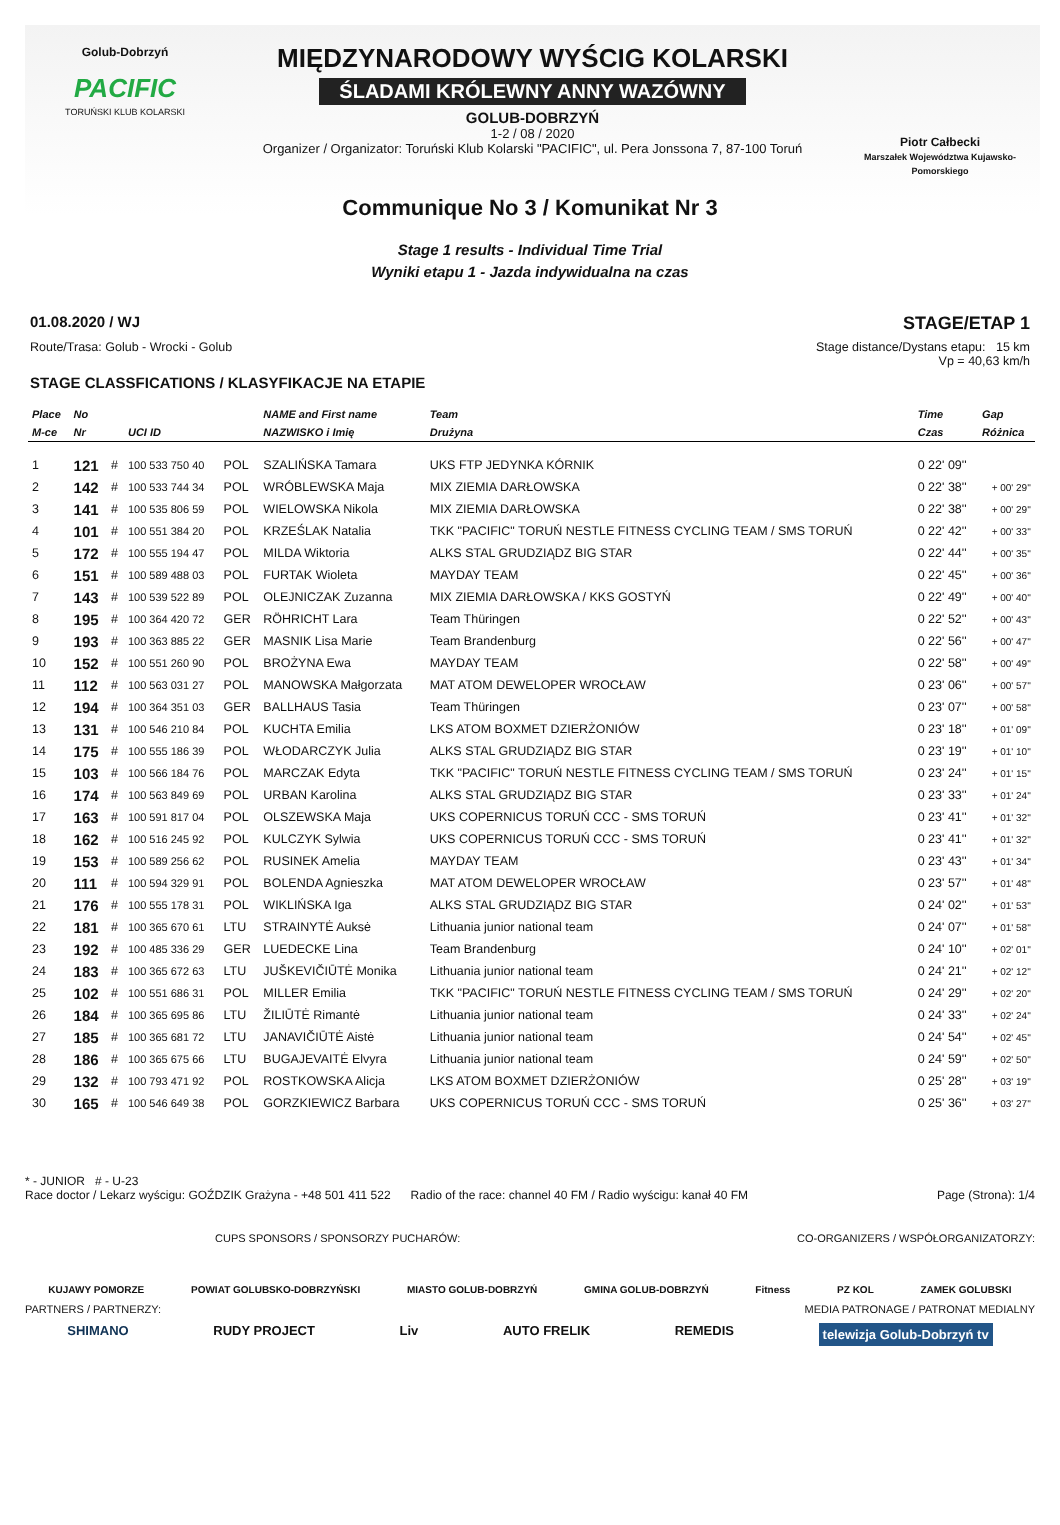Golub-Dobrzyń
PACIFIC
TORUŃSKI KLUB KOLARSKI
MIĘDZYNARODOWY WYŚCIG KOLARSKI
ŚLADAMI KRÓLEWNY ANNY WAZÓWNY
GOLUB-DOBRZYŃ
1-2 / 08 / 2020
Organizer / Organizator: Toruński Klub Kolarski "PACIFIC", ul. Pera Jonssona 7, 87-100 Toruń
Piotr Całbecki
Marszałek Województwa Kujawsko-Pomorskiego
Communique No 3 / Komunikat Nr 3
Stage 1 results - Individual Time Trial
Wyniki etapu 1 - Jazda indywidualna na czas
01.08.2020 / WJ STAGE/ETAP 1
Route/Trasa: Golub - Wrocki - Golub Stage distance/Dystans etapu: 15 km
Vp = 40,63 km/h
STAGE CLASSFICATIONS / KLASYFIKACJE NA ETAPIE
| Place | No | | | | NAME and First name | Team | Time | Gap |
| --- | --- | --- | --- | --- | --- | --- | --- | --- |
| M-ce | Nr | | UCI ID | | NAZWISKO i Imię | Drużyna | Czas | Różnica |
| 1 | 121 | # | 100 533 750 40 | POL | SZALIŃSKA Tamara | UKS FTP JEDYNKA KÓRNIK | 0 22' 09'' | |
| 2 | 142 | # | 100 533 744 34 | POL | WRÓBLEWSKA Maja | MIX ZIEMIA DARŁOWSKA | 0 22' 38'' | + 00' 29'' |
| 3 | 141 | # | 100 535 806 59 | POL | WIELOWSKA Nikola | MIX ZIEMIA DARŁOWSKA | 0 22' 38'' | + 00' 29'' |
| 4 | 101 | # | 100 551 384 20 | POL | KRZEŚLAK Natalia | TKK "PACIFIC" TORUŃ NESTLE FITNESS CYCLING TEAM / SMS TORUŃ | 0 22' 42'' | + 00' 33'' |
| 5 | 172 | # | 100 555 194 47 | POL | MILDA Wiktoria | ALKS STAL GRUDZIĄDZ BIG STAR | 0 22' 44'' | + 00' 35'' |
| 6 | 151 | # | 100 589 488 03 | POL | FURTAK Wioleta | MAYDAY TEAM | 0 22' 45'' | + 00' 36'' |
| 7 | 143 | # | 100 539 522 89 | POL | OLEJNICZAK Zuzanna | MIX ZIEMIA DARŁOWSKA / KKS GOSTYŃ | 0 22' 49'' | + 00' 40'' |
| 8 | 195 | # | 100 364 420 72 | GER | RÖHRICHT Lara | Team Thüringen | 0 22' 52'' | + 00' 43'' |
| 9 | 193 | # | 100 363 885 22 | GER | MASNIK Lisa Marie | Team Brandenburg | 0 22' 56'' | + 00' 47'' |
| 10 | 152 | # | 100 551 260 90 | POL | BROŻYNA Ewa | MAYDAY TEAM | 0 22' 58'' | + 00' 49'' |
| 11 | 112 | # | 100 563 031 27 | POL | MANOWSKA Małgorzata | MAT ATOM DEWELOPER WROCŁAW | 0 23' 06'' | + 00' 57'' |
| 12 | 194 | # | 100 364 351 03 | GER | BALLHAUS Tasia | Team Thüringen | 0 23' 07'' | + 00' 58'' |
| 13 | 131 | # | 100 546 210 84 | POL | KUCHTA Emilia | LKS ATOM BOXMET DZIERŻONIÓW | 0 23' 18'' | + 01' 09'' |
| 14 | 175 | # | 100 555 186 39 | POL | WŁODARCZYK Julia | ALKS STAL GRUDZIĄDZ BIG STAR | 0 23' 19'' | + 01' 10'' |
| 15 | 103 | # | 100 566 184 76 | POL | MARCZAK Edyta | TKK "PACIFIC" TORUŃ NESTLE FITNESS CYCLING TEAM / SMS TORUŃ | 0 23' 24'' | + 01' 15'' |
| 16 | 174 | # | 100 563 849 69 | POL | URBAN Karolina | ALKS STAL GRUDZIĄDZ BIG STAR | 0 23' 33'' | + 01' 24'' |
| 17 | 163 | # | 100 591 817 04 | POL | OLSZEWSKA Maja | UKS COPERNICUS TORUŃ CCC - SMS TORUŃ | 0 23' 41'' | + 01' 32'' |
| 18 | 162 | # | 100 516 245 92 | POL | KULCZYK Sylwia | UKS COPERNICUS TORUŃ CCC - SMS TORUŃ | 0 23' 41'' | + 01' 32'' |
| 19 | 153 | # | 100 589 256 62 | POL | RUSINEK Amelia | MAYDAY TEAM | 0 23' 43'' | + 01' 34'' |
| 20 | 111 | # | 100 594 329 91 | POL | BOLENDA Agnieszka | MAT ATOM DEWELOPER WROCŁAW | 0 23' 57'' | + 01' 48'' |
| 21 | 176 | # | 100 555 178 31 | POL | WIKLIŃSKA Iga | ALKS STAL GRUDZIĄDZ BIG STAR | 0 24' 02'' | + 01' 53'' |
| 22 | 181 | # | 100 365 670 61 | LTU | STRAINYTĖ Auksė | Lithuania junior national team | 0 24' 07'' | + 01' 58'' |
| 23 | 192 | # | 100 485 336 29 | GER | LUEDECKE Lina | Team Brandenburg | 0 24' 10'' | + 02' 01'' |
| 24 | 183 | # | 100 365 672 63 | LTU | JUŠKEVIČIŪTĖ Monika | Lithuania junior national team | 0 24' 21'' | + 02' 12'' |
| 25 | 102 | # | 100 551 686 31 | POL | MILLER Emilia | TKK "PACIFIC" TORUŃ NESTLE FITNESS CYCLING TEAM / SMS TORUŃ | 0 24' 29'' | + 02' 20'' |
| 26 | 184 | # | 100 365 695 86 | LTU | ŽILIŪTĖ Rimantė | Lithuania junior national team | 0 24' 33'' | + 02' 24'' |
| 27 | 185 | # | 100 365 681 72 | LTU | JANAVIČIŪTĖ Aistė | Lithuania junior national team | 0 24' 54'' | + 02' 45'' |
| 28 | 186 | # | 100 365 675 66 | LTU | BUGAJEVAITĖ Elvyra | Lithuania junior national team | 0 24' 59'' | + 02' 50'' |
| 29 | 132 | # | 100 793 471 92 | POL | ROSTKOWSKA Alicja | LKS ATOM BOXMET DZIERŻONIÓW | 0 25' 28'' | + 03' 19'' |
| 30 | 165 | # | 100 546 649 38 | POL | GORZKIEWICZ Barbara | UKS COPERNICUS TORUŃ CCC - SMS TORUŃ | 0 25' 36'' | + 03' 27'' |
* - JUNIOR # - U-23
Race doctor / Lekarz wyścigu: GOŹDZIK Grażyna - +48 501 411 522 Radio of the race: channel 40 FM / Radio wyścigu: kanał 40 FM Page (Strona): 1/4
CUPS SPONSORS / SPONSORZY PUCHARÓW: CO-ORGANIZERS / WSPÓŁORGANIZATORZY:
KUJAWY POMORZE POWIAT GOLUBSKO-DOBRZYŃSKI MIASTO GOLUB-DOBRZYŃ GMINA GOLUB-DOBRZYŃ Fitness PZ KOL ZAMEK GOLUBSKI
PARTNERS / PARTNERZY: MEDIA PATRONAGE / PATRONAT MEDIALNY
SHIMANO RUDY PROJECT Liv AUTO FRELIK REMEDIS telewizja Golub-Dobrzyń tv